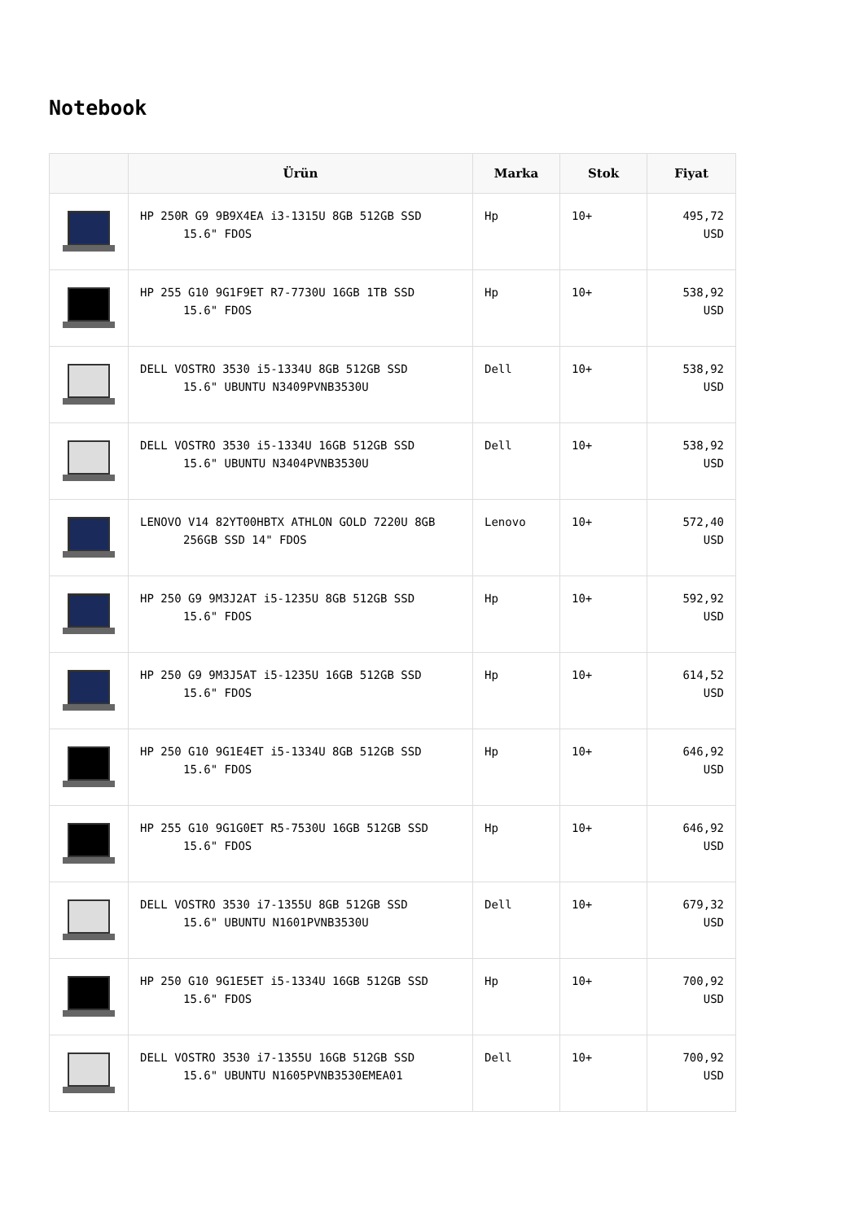Notebook
| | Ürün | Marka | Stok | Fiyat |
| --- | --- | --- | --- | --- |
| | HP 250R G9 9B9X4EA i3-1315U 8GB 512GB SSD 15.6" FDOS | Hp | 10+ | 495,72 USD |
| | HP 255 G10 9G1F9ET R7-7730U 16GB 1TB SSD 15.6" FDOS | Hp | 10+ | 538,92 USD |
| | DELL VOSTRO 3530 i5-1334U 8GB 512GB SSD 15.6" UBUNTU N3409PVNB3530U | Dell | 10+ | 538,92 USD |
| | DELL VOSTRO 3530 i5-1334U 16GB 512GB SSD 15.6" UBUNTU N3404PVNB3530U | Dell | 10+ | 538,92 USD |
| | LENOVO V14 82YT00HBTX ATHLON GOLD 7220U 8GB 256GB SSD 14" FDOS | Lenovo | 10+ | 572,40 USD |
| | HP 250 G9 9M3J2AT i5-1235U 8GB 512GB SSD 15.6" FDOS | Hp | 10+ | 592,92 USD |
| | HP 250 G9 9M3J5AT i5-1235U 16GB 512GB SSD 15.6" FDOS | Hp | 10+ | 614,52 USD |
| | HP 250 G10 9G1E4ET i5-1334U 8GB 512GB SSD 15.6" FDOS | Hp | 10+ | 646,92 USD |
| | HP 255 G10 9G1G0ET R5-7530U 16GB 512GB SSD 15.6" FDOS | Hp | 10+ | 646,92 USD |
| | DELL VOSTRO 3530 i7-1355U 8GB 512GB SSD 15.6" UBUNTU N1601PVNB3530U | Dell | 10+ | 679,32 USD |
| | HP 250 G10 9G1E5ET i5-1334U 16GB 512GB SSD 15.6" FDOS | Hp | 10+ | 700,92 USD |
| | DELL VOSTRO 3530 i7-1355U 16GB 512GB SSD 15.6" UBUNTU N1605PVNB3530EMEA01 | Dell | 10+ | 700,92 USD |